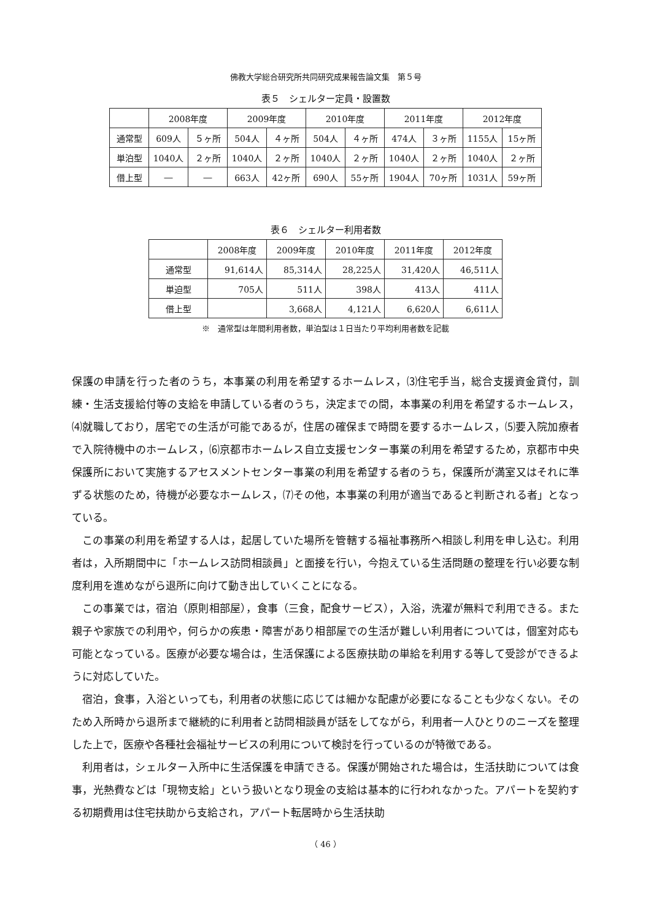佛教大学総合研究所共同研究成果報告論文集　第５号
表５　シェルター定員・設置数
| | 2008年度 | | 2009年度 | | 2010年度 | | 2011年度 | | 2012年度 | |
| --- | --- | --- | --- | --- | --- | --- | --- | --- | --- | --- |
| 通常型 | 609人 | ５ヶ所 | 504人 | ４ヶ所 | 504人 | ４ヶ所 | 474人 | ３ヶ所 | 1155人 | 15ヶ所 |
| 単泊型 | 1040人 | ２ヶ所 | 1040人 | ２ヶ所 | 1040人 | ２ヶ所 | 1040人 | ２ヶ所 | 1040人 | ２ヶ所 |
| 借上型 | ― | ― | 663人 | 42ヶ所 | 690人 | 55ヶ所 | 1904人 | 70ヶ所 | 1031人 | 59ヶ所 |
表６　シェルター利用者数
| | 2008年度 | 2009年度 | 2010年度 | 2011年度 | 2012年度 |
| --- | --- | --- | --- | --- | --- |
| 通常型 | 91,614人 | 85,314人 | 28,225人 | 31,420人 | 46,511人 |
| 単迫型 | 705人 | 511人 | 398人 | 413人 | 411人 |
| 借上型 | | 3,668人 | 4,121人 | 6,620人 | 6,611人 |
※　通常型は年間利用者数，単泊型は１日当たり平均利用者数を記載
保護の申請を行った者のうち，本事業の利用を希望するホームレス，⑶住宅手当，総合支援資金貸付，訓練・生活支援給付等の支給を申請している者のうち，決定までの間，本事業の利用を希望するホームレス，⑷就職しており，居宅での生活が可能であるが，住居の確保まで時間を要するホームレス，⑸要入院加療者で入院待機中のホームレス，⑹京都市ホームレス自立支援センター事業の利用を希望するため，京都市中央保護所において実施するアセスメントセンター事業の利用を希望する者のうち，保護所が満室又はそれに準ずる状態のため，待機が必要なホームレス，⑺その他，本事業の利用が適当であると判断される者」となっている。
この事業の利用を希望する人は，起居していた場所を管轄する福祉事務所へ相談し利用を申し込む。利用者は，入所期間中に「ホームレス訪問相談員」と面接を行い，今抱えている生活問題の整理を行い必要な制度利用を進めながら退所に向けて動き出していくことになる。
この事業では，宿泊（原則相部屋），食事（三食，配食サービス），入浴，洗濯が無料で利用できる。また親子や家族での利用や，何らかの疾患・障害があり相部屋での生活が難しい利用者については，個室対応も可能となっている。医療が必要な場合は，生活保護による医療扶助の単給を利用する等して受診ができるように対応していた。
宿泊，食事，入浴といっても，利用者の状態に応じては細かな配慮が必要になることも少なくない。そのため入所時から退所まで継続的に利用者と訪問相談員が話をしてながら，利用者一人ひとりのニーズを整理した上で，医療や各種社会福祉サービスの利用について検討を行っているのが特徴である。
利用者は，シェルター入所中に生活保護を申請できる。保護が開始された場合は，生活扶助については食事，光熱費などは「現物支給」という扱いとなり現金の支給は基本的に行われなかった。アパートを契約する初期費用は住宅扶助から支給され，アパート転居時から生活扶助
（ 46 ）